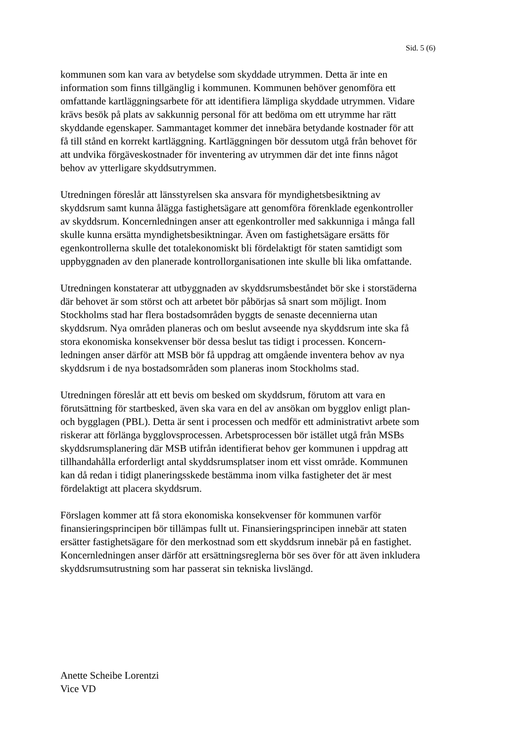Sid. 5 (6)
kommunen som kan vara av betydelse som skyddade utrymmen. Detta är inte en
information som finns tillgänglig i kommunen. Kommunen behöver genomföra ett
omfattande kartläggningsarbete för att identifiera lämpliga skyddade utrymmen. Vidare
krävs besök på plats av sakkunnig personal för att bedöma om ett utrymme har rätt
skyddande egenskaper. Sammantaget kommer det innebära betydande kostnader för att
få till stånd en korrekt kartläggning. Kartläggningen bör dessutom utgå från behovet för
att undvika förgäveskostnader för inventering av utrymmen där det inte finns något
behov av ytterligare skyddsutrymmen.
Utredningen föreslår att länsstyrelsen ska ansvara för myndighetsbesiktning av
skyddsrum samt kunna ålägga fastighetsägare att genomföra förenklade egenkontroller
av skyddsrum. Koncernledningen anser att egenkontroller med sakkunniga i många fall
skulle kunna ersätta myndighetsbesiktningar. Även om fastighetsägare ersätts för
egenkontrollerna skulle det totalekonomiskt bli fördelaktigt för staten samtidigt som
uppbyggnaden av den planerade kontrollorganisationen inte skulle bli lika omfattande.
Utredningen konstaterar att utbyggnaden av skyddsrumsbeståndet bör ske i storstäderna
där behovet är som störst och att arbetet bör påbörjas så snart som möjligt. Inom
Stockholms stad har flera bostadsområden byggts de senaste decennierna utan
skyddsrum. Nya områden planeras och om beslut avseende nya skyddsrum inte ska få
stora ekonomiska konsekvenser bör dessa beslut tas tidigt i processen. Koncern-
ledningen anser därför att MSB bör få uppdrag att omgående inventera behov av nya
skyddsrum i de nya bostadsområden som planeras inom Stockholms stad.
Utredningen föreslår att ett bevis om besked om skyddsrum, förutom att vara en
förutsättning för startbesked, även ska vara en del av ansökan om bygglov enligt plan-
och bygglagen (PBL). Detta är sent i processen och medför ett administrativt arbete som
riskerar att förlänga bygglovsprocessen. Arbetsprocessen bör istället utgå från MSBs
skyddsrumsplanering där MSB utifrån identifierat behov ger kommunen i uppdrag att
tillhandahålla erforderligt antal skyddsrumsplatser inom ett visst område. Kommunen
kan då redan i tidigt planeringsskede bestämma inom vilka fastigheter det är mest
fördelaktigt att placera skyddsrum.
Förslagen kommer att få stora ekonomiska konsekvenser för kommunen varför
finansieringsprincipen bör tillämpas fullt ut. Finansieringsprincipen innebär att staten
ersätter fastighetsägare för den merkostnad som ett skyddsrum innebär på en fastighet.
Koncernledningen anser därför att ersättningsreglerna bör ses över för att även inkludera
skyddsrumsutrustning som har passerat sin tekniska livslängd.
Anette Scheibe Lorentzi
Vice VD